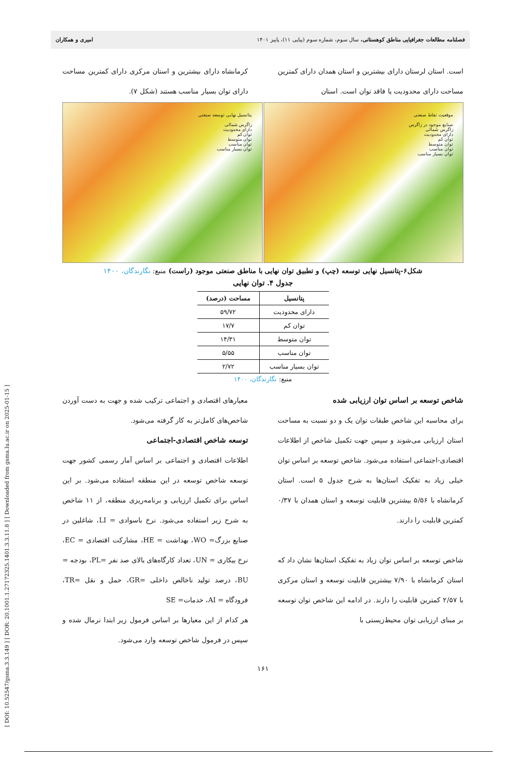[ DOI: 10.52547/gsma.3.3.149 ] [ DOR: 20.1001.1.27172325.1401.3.3.11.8 ] [ Downloaded from gsma.lu.ac.ir on 2025-01-15 ]
فصلنامه مطالعات جغرافیایی مناطق کوهستانی، سال سوم، شماره سوم (پیاپی ۱۱)، پاییز ۱۴۰۱ امیری و همکاران
است. استان لرستان دارای بیشترین و استان همدان دارای کمترین مساحت دارای محدودیت یا فاقد توان است. استان
کرمانشاه دارای بیشترین و استان مرکزی دارای کمترین مساحت دارای توان بسیار مناسب هستند (شکل ۷).
پتانسیل نهایی توسعه صنعتی
زاگرس شمالی
دارای محدودیت
توان کم
توان متوسط
توان مناسب
توان بسیار مناسب
موقعیت نقاط صنعتی
صنایع موجود در زاگرس
زاگرس شمالی
دارای محدودیت
توان کم
توان متوسط
توان مناسب
توان بسیار مناسب
شکل۶-پتانسیل نهایی توسعه (چپ) و تطبیق توان نهایی با مناطق صنعتی موجود (راست) منبع: نگارندگان، ۱۴۰۰
جدول ۴. توان نهایی
| پتانسیل | مساحت (درصد) |
| --- | --- |
| دارای محدودیت | ۵۹/۷۲ |
| توان کم | ۱۷/۷ |
| توان متوسط | ۱۴/۳۱ |
| توان مناسب | ۵/۵۵ |
| توان بسیار مناسب | ۲/۷۲ |
منبع: نگارندگان، ۱۴۰۰
شاخص توسعه بر اساس توان ارزیابی شده
برای محاسبه این شاخص طبقات توان یک و دو نسبت به مساحت استان ارزیابی می‌شوند و سپس جهت تکمیل شاخص از اطلاعات اقتصادی-اجتماعی استفاده می‌شود. شاخص توسعه بر اساس توان خیلی زیاد به تفکیک استان‌ها به شرح جدول ۵ است. استان کرمانشاه با ۵/۵۶ بیشترین قابلیت توسعه و استان همدان با ۰/۳۷ کمترین قابلیت را دارند.
شاخص توسعه بر اساس توان زیاد به تفکیک استان‌ها نشان داد که استان کرمانشاه با ۷/۹۰ بیشترین قابلیت توسعه و استان مرکزی با ۲/۵۷ کمترین قابلیت را دارند. در ادامه این شاخص توان توسعه بر مبنای ارزیابی توان محیط‌زیستی با
معیارهای اقتصادی و اجتماعی ترکیب شده و جهت به دست آوردن شاخص‌های کامل‌تر به کار گرفته می‌شود.
توسعه شاخص اقتصادی-اجتماعی
اطلاعات اقتصادی و اجتماعی بر اساس آمار رسمی کشور جهت توسعه شاخص توسعه در این منطقه استفاده می‌شود. بر این اساس برای تکمیل ارزیابی و برنامه‌ریزی منطقه، از ۱۱ شاخص به شرح زیر استفاده می‌شود. نرخ باسوادی = LI، شاغلین در صنایع بزرگ= WO، بهداشت = HE، مشارکت اقتصادی = EC، نرخ بیکاری = UN، تعداد کارگاه‌های بالای صد نفر =PL، بودجه = BU، درصد تولید ناخالص داخلی =GR، حمل و نقل =TR، فرودگاه = AI، خدمات= SE
هر کدام از این معیارها بر اساس فرمول زیر ابتدا نرمال شده و سپس در فرمول شاخص توسعه وارد می‌شود.
۱۶۱